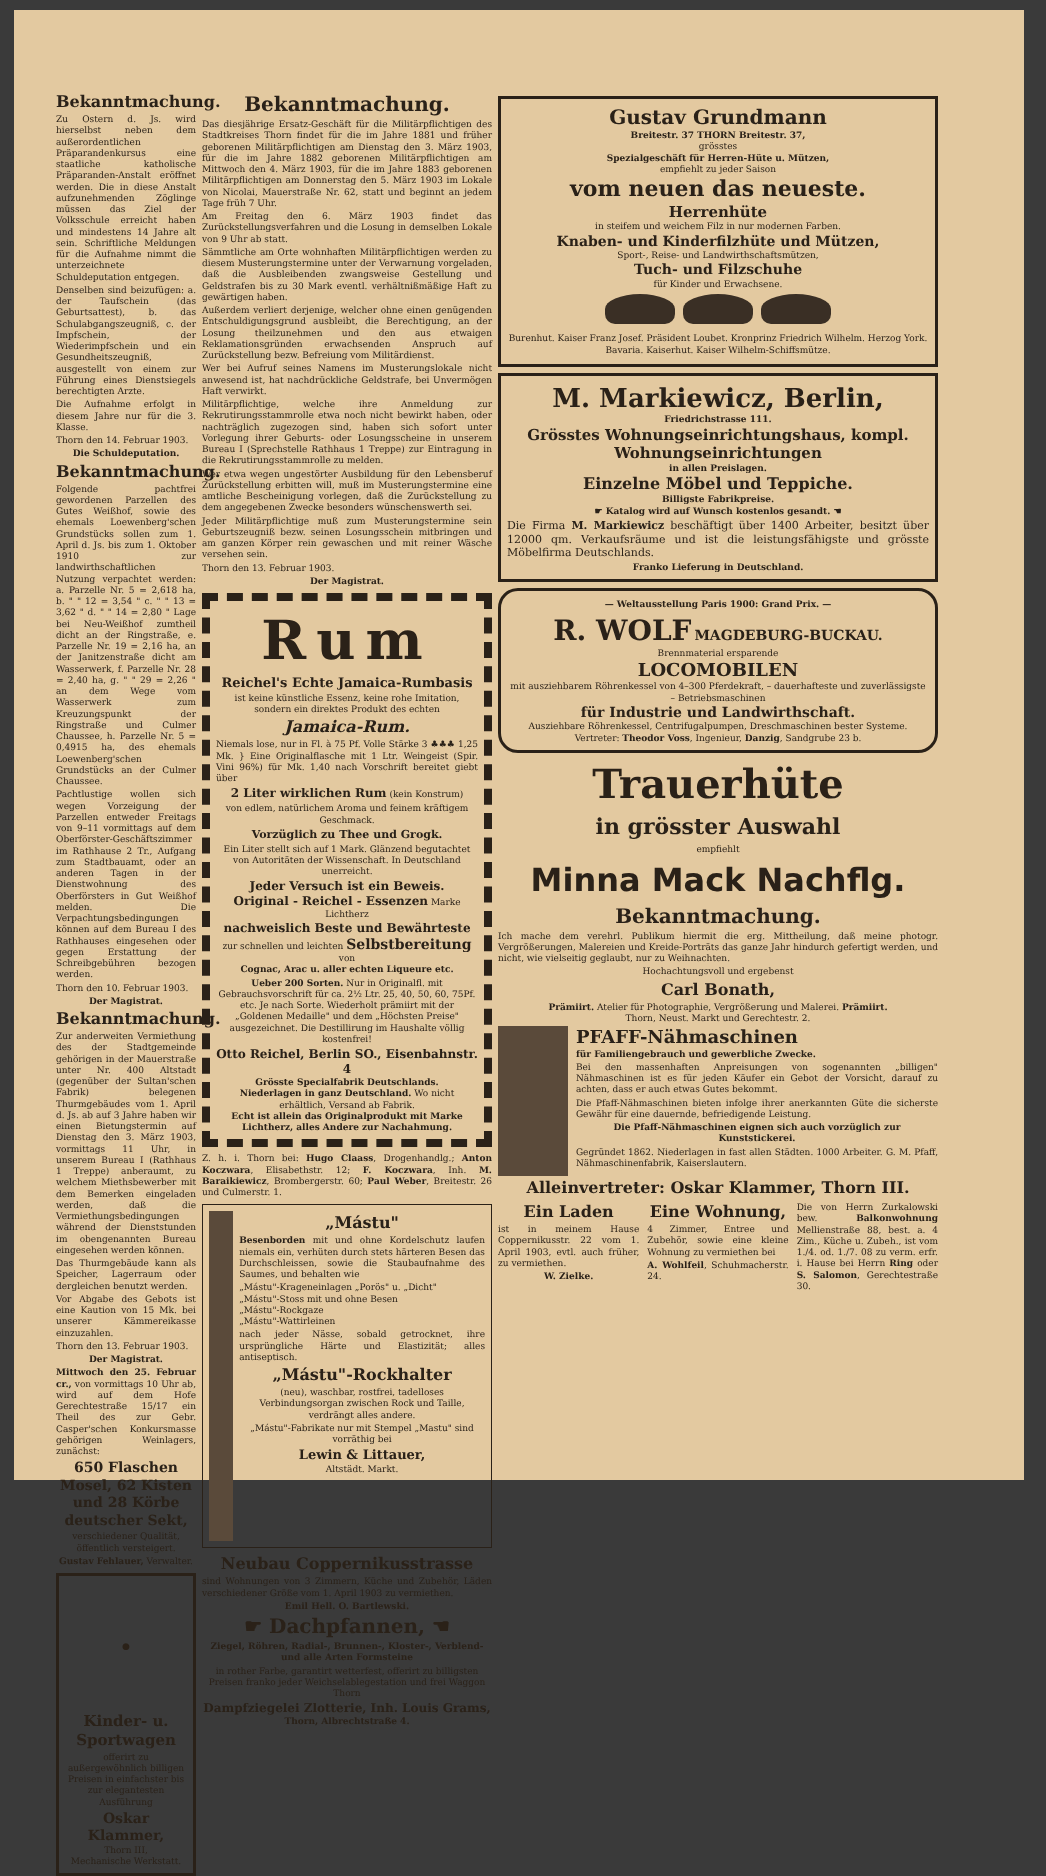Bekanntmachung.
Zu Ostern d. Js. wird hierselbst neben dem außerordentlichen Präparandenkursus eine staatliche katholische Präparanden-Anstalt eröffnet werden. Die in diese Anstalt aufzunehmenden Zöglinge müssen das Ziel der Volksschule erreicht haben und mindestens 14 Jahre alt sein. Schriftliche Meldungen für die Aufnahme nimmt die unterzeichnete Schuldeputation entgegen.
Denselben sind beizufügen: a. der Taufschein (das Geburtsattest), b. das Schulabgangszeugniß, c. der Impfschein, der Wiederimpfschein und ein Gesundheitszeugniß, ausgestellt von einem zur Führung eines Dienstsiegels berechtigten Arzte.
Die Aufnahme erfolgt in diesem Jahre nur für die 3. Klasse.
Thorn den 14. Februar 1903.
Die Schuldeputation.
Bekanntmachung.
Folgende pachtfrei gewordenen Parzellen des Gutes Weißhof, sowie des ehemals Loewenberg'schen Grundstücks sollen zum 1. April d. Js. bis zum 1. Oktober 1910 zur landwirthschaftlichen Nutzung verpachtet werden: a. Parzelle Nr. 5 = 2,618 ha, b. " " 12 = 3,54 " c. " " 13 = 3,62 " d. " " 14 = 2,80 " Lage bei Neu-Weißhof zumtheil dicht an der Ringstraße, e. Parzelle Nr. 19 = 2,16 ha, an der Janitzenstraße dicht am Wasserwerk, f. Parzelle Nr. 28 = 2,40 ha, g. " " 29 = 2,26 " an dem Wege vom Wasserwerk zum Kreuzungspunkt der Ringstraße und Culmer Chaussee, h. Parzelle Nr. 5 = 0,4915 ha, des ehemals Loewenberg'schen Grundstücks an der Culmer Chaussee.
Pachtlustige wollen sich wegen Vorzeigung der Parzellen entweder Freitags von 9–11 vormittags auf dem Oberförster-Geschäftszimmer im Rathhause 2 Tr., Aufgang zum Stadtbauamt, oder an anderen Tagen in der Dienstwohnung des Oberförsters in Gut Weißhof melden. Die Verpachtungsbedingungen können auf dem Bureau I des Rathhauses eingesehen oder gegen Erstattung der Schreibgebühren bezogen werden.
Thorn den 10. Februar 1903.
Der Magistrat.
Bekanntmachung.
Zur anderweiten Vermiethung des der Stadtgemeinde gehörigen in der Mauerstraße unter Nr. 400 Altstadt (gegenüber der Sultan'schen Fabrik) belegenen Thurmgebäudes vom 1. April d. Js. ab auf 3 Jahre haben wir einen Bietungstermin auf Dienstag den 3. März 1903, vormittags 11 Uhr, in unserem Bureau I (Rathhaus 1 Treppe) anberaumt, zu welchem Miethsbewerber mit dem Bemerken eingeladen werden, daß die Vermiethungsbedingungen während der Dienststunden im obengenannten Bureau eingesehen werden können.
Das Thurmgebäude kann als Speicher, Lagerraum oder dergleichen benutzt werden.
Vor Abgabe des Gebots ist eine Kaution von 15 Mk. bei unserer Kämmereikasse einzuzahlen.
Thorn den 13. Februar 1903.
Der Magistrat.
Mittwoch den 25. Februar cr., von vormittags 10 Uhr ab, wird auf dem Hofe Gerechtestraße 15/17 ein Theil des zur Gebr. Casper'schen Konkursmasse gehörigen Weinlagers, zunächst:
650 Flaschen Mosel, 62 Kisten und 28 Körbe deutscher Sekt,
verschiedener Qualität, öffentlich versteigert.
Gustav Fehlauer, Verwalter.
●
Kinder- u. Sportwagen
offerirt zu außergewöhnlich billigen Preisen in einfachster bis zur elegantesten Ausführung
Oskar Klammer,
Thorn III,
Mechanische Werkstatt.
Bekanntmachung.
Das diesjährige Ersatz-Geschäft für die Militärpflichtigen des Stadtkreises Thorn findet für die im Jahre 1881 und früher geborenen Militärpflichtigen am Dienstag den 3. März 1903, für die im Jahre 1882 geborenen Militärpflichtigen am Mittwoch den 4. März 1903, für die im Jahre 1883 geborenen Militärpflichtigen am Donnerstag den 5. März 1903 im Lokale von Nicolai, Mauerstraße Nr. 62, statt und beginnt an jedem Tage früh 7 Uhr.
Am Freitag den 6. März 1903 findet das Zurückstellungsverfahren und die Losung in demselben Lokale von 9 Uhr ab statt.
Sämmtliche am Orte wohnhaften Militärpflichtigen werden zu diesem Musterungstermine unter der Verwarnung vorgeladen, daß die Ausbleibenden zwangsweise Gestellung und Geldstrafen bis zu 30 Mark eventl. verhältnißmäßige Haft zu gewärtigen haben.
Außerdem verliert derjenige, welcher ohne einen genügenden Entschuldigungsgrund ausbleibt, die Berechtigung, an der Losung theilzunehmen und den aus etwaigen Reklamationsgründen erwachsenden Anspruch auf Zurückstellung bezw. Befreiung vom Militärdienst.
Wer bei Aufruf seines Namens im Musterungslokale nicht anwesend ist, hat nachdrückliche Geldstrafe, bei Unvermögen Haft verwirkt.
Militärpflichtige, welche ihre Anmeldung zur Rekrutirungsstammrolle etwa noch nicht bewirkt haben, oder nachträglich zugezogen sind, haben sich sofort unter Vorlegung ihrer Geburts- oder Losungsscheine in unserem Bureau I (Sprechstelle Rathhaus 1 Treppe) zur Eintragung in die Rekrutirungsstammrolle zu melden.
Wer etwa wegen ungestörter Ausbildung für den Lebensberuf Zurückstellung erbitten will, muß im Musterungstermine eine amtliche Bescheinigung vorlegen, daß die Zurückstellung zu dem angegebenen Zwecke besonders wünschenswerth sei.
Jeder Militärpflichtige muß zum Musterungstermine sein Geburtszeugniß bezw. seinen Losungsschein mitbringen und am ganzen Körper rein gewaschen und mit reiner Wäsche versehen sein.
Thorn den 13. Februar 1903.
Der Magistrat.
Rum
Reichel's Echte Jamaica-Rumbasis
ist keine künstliche Essenz, keine rohe Imitation, sondern ein direktes Produkt des echten
Jamaica-Rum.
Niemals lose, nur in Fl. à 75 Pf. Volle Stärke 3 ♣♣♣ 1,25 Mk. } Eine Originalflasche mit 1 Ltr. Weingeist (Spir. Vini 96%) für Mk. 1,40 nach Vorschrift bereitet giebt über
2 Liter wirklichen Rum (kein Konstrum)
von edlem, natürlichem Aroma und feinem kräftigem Geschmack.
Vorzüglich zu Thee und Grogk.
Ein Liter stellt sich auf 1 Mark. Glänzend begutachtet von Autoritäten der Wissenschaft. In Deutschland unerreicht.
Jeder Versuch ist ein Beweis.
Original - Reichel - Essenzen Marke Lichtherz
nachweislich Beste und Bewährteste
zur schnellen und leichten Selbstbereitung von
Cognac, Arac u. aller echten Liqueure etc.
Ueber 200 Sorten. Nur in Originalfl. mit Gebrauchsvorschrift für ca. 2½ Ltr. 25, 40, 50, 60, 75Pf. etc. Je nach Sorte. Wiederholt prämiirt mit der „Goldenen Medaille" und dem „Höchsten Preise" ausgezeichnet. Die Destillirung im Haushalte völlig kostenfrei!
Otto Reichel, Berlin SO., Eisenbahnstr. 4
Grösste Specialfabrik Deutschlands.
Niederlagen in ganz Deutschland. Wo nicht erhältlich, Versand ab Fabrik.
Echt ist allein das Originalprodukt mit Marke Lichtherz, alles Andere zur Nachahmung.
Z. h. i. Thorn bei: Hugo Claass, Drogenhandlg.; Anton Koczwara, Elisabethstr. 12; F. Koczwara, Inh. M. Baraikiewicz, Brombergerstr. 60; Paul Weber, Breitestr. 26 und Culmerstr. 1.
„Mástu"
Besenborden mit und ohne Kordelschutz laufen niemals ein, verhüten durch stets härteren Besen das Durchschleissen, sowie die Staubaufnahme des Saumes, und behalten wie
„Mástu"-Krageneinlagen „Porös" u. „Dicht"
„Mástu"-Stoss mit und ohne Besen
„Mástu"-Rockgaze
„Mástu"-Wattirleinen
nach jeder Nässe, sobald getrocknet, ihre ursprüngliche Härte und Elastizität; alles antiseptisch.
„Mástu"-Rockhalter
(neu), waschbar, rostfrei, tadelloses Verbindungsorgan zwischen Rock und Taille, verdrängt alles andere.
„Mástu"-Fabrikate nur mit Stempel „Mastu" sind vorräthig bei
Lewin & Littauer,
Altstädt. Markt.
Neubau Coppernikusstrasse
sind Wohnungen von 3 Zimmern, Küche und Zubehör, Läden verschiedener Größe vom 1. April 1903 zu vermiethen.
Emil Hell. O. Bartlewski.
☛ Dachpfannen, ☚
Ziegel, Röhren, Radial-, Brunnen-, Kloster-, Verblend- und alle Arten Formsteine
in rother Farbe, garantirt wetterfest, offerirt zu billigsten Preisen franko jeder Weichselablegestation und frei Waggon Thorn
Dampfziegelei Zlotterie, Inh. Louis Grams,
Thorn, Albrechtstraße 4.
Gustav Grundmann
Breitestr. 37 THORN Breitestr. 37,
grösstes
Spezialgeschäft für Herren-Hüte u. Mützen,
empfiehlt zu jeder Saison
vom neuen das neueste.
Herrenhüte
in steifem und weichem Filz in nur modernen Farben.
Knaben- und Kinderfilzhüte und Mützen,
Sport-, Reise- und Landwirthschaftsmützen,
Tuch- und Filzschuhe
für Kinder und Erwachsene.
Burenhut. Kaiser Franz Josef. Präsident Loubet. Kronprinz Friedrich Wilhelm. Herzog York. Bavaria. Kaiserhut. Kaiser Wilhelm-Schiffsmütze.
M. Markiewicz, Berlin,
Friedrichstrasse 111.
Grösstes Wohnungseinrichtungshaus, kompl. Wohnungseinrichtungen
in allen Preislagen.
Einzelne Möbel und Teppiche.
Billigste Fabrikpreise.
☛ Katalog wird auf Wunsch kostenlos gesandt. ☚
Die Firma M. Markiewicz beschäftigt über 1400 Arbeiter, besitzt über 12000 qm. Verkaufsräume und ist die leistungsfähigste und grösste Möbelfirma Deutschlands.
Franko Lieferung in Deutschland.
— Weltausstellung Paris 1900: Grand Prix. —
R. WOLF MAGDEBURG-BUCKAU.
Brennmaterial ersparende
LOCOMOBILEN
mit ausziehbarem Röhrenkessel von 4–300 Pferdekraft, – dauerhafteste und zuverlässigste – Betriebsmaschinen
für Industrie und Landwirthschaft.
Ausziehbare Röhrenkessel, Centrifugalpumpen, Dreschmaschinen bester Systeme.
Vertreter: Theodor Voss, Ingenieur, Danzig, Sandgrube 23 b.
Trauerhüte
in grösster Auswahl
empfiehlt
Minna Mack Nachflg.
Bekanntmachung.
Ich mache dem verehrl. Publikum hiermit die erg. Mittheilung, daß meine photogr. Vergrößerungen, Malereien und Kreide-Porträts das ganze Jahr hindurch gefertigt werden, und nicht, wie vielseitig geglaubt, nur zu Weihnachten.
Hochachtungsvoll und ergebenst
Carl Bonath,
Prämiirt. Atelier für Photographie, Vergrößerung und Malerei. Prämiirt.
Thorn, Neust. Markt und Gerechtestr. 2.
PFAFF-Nähmaschinen
für Familiengebrauch und gewerbliche Zwecke.
Bei den massenhaften Anpreisungen von sogenannten „billigen" Nähmaschinen ist es für jeden Käufer ein Gebot der Vorsicht, darauf zu achten, dass er auch etwas Gutes bekommt.
Die Pfaff-Nähmaschinen bieten infolge ihrer anerkannten Güte die sicherste Gewähr für eine dauernde, befriedigende Leistung.
Die Pfaff-Nähmaschinen eignen sich auch vorzüglich zur Kunststickerei.
Gegründet 1862. Niederlagen in fast allen Städten. 1000 Arbeiter. G. M. Pfaff, Nähmaschinenfabrik, Kaiserslautern.
Alleinvertreter: Oskar Klammer, Thorn III.
Ein Laden
ist in meinem Hause Coppernikusstr. 22 vom 1. April 1903, evtl. auch früher, zu vermiethen.
W. Zielke.
Eine Wohnung,
4 Zimmer, Entree und Zubehör, sowie eine kleine Wohnung zu vermiethen bei
A. Wohlfeil, Schuhmacherstr. 24.
Die von Herrn Zurkalowski bew. Balkonwohnung Mellienstraße 88, best. a. 4 Zim., Küche u. Zubeh., ist vom 1./4. od. 1./7. 08 zu verm. erfr. i. Hause bei Herrn Ring oder S. Salomon, Gerechtestraße 30.